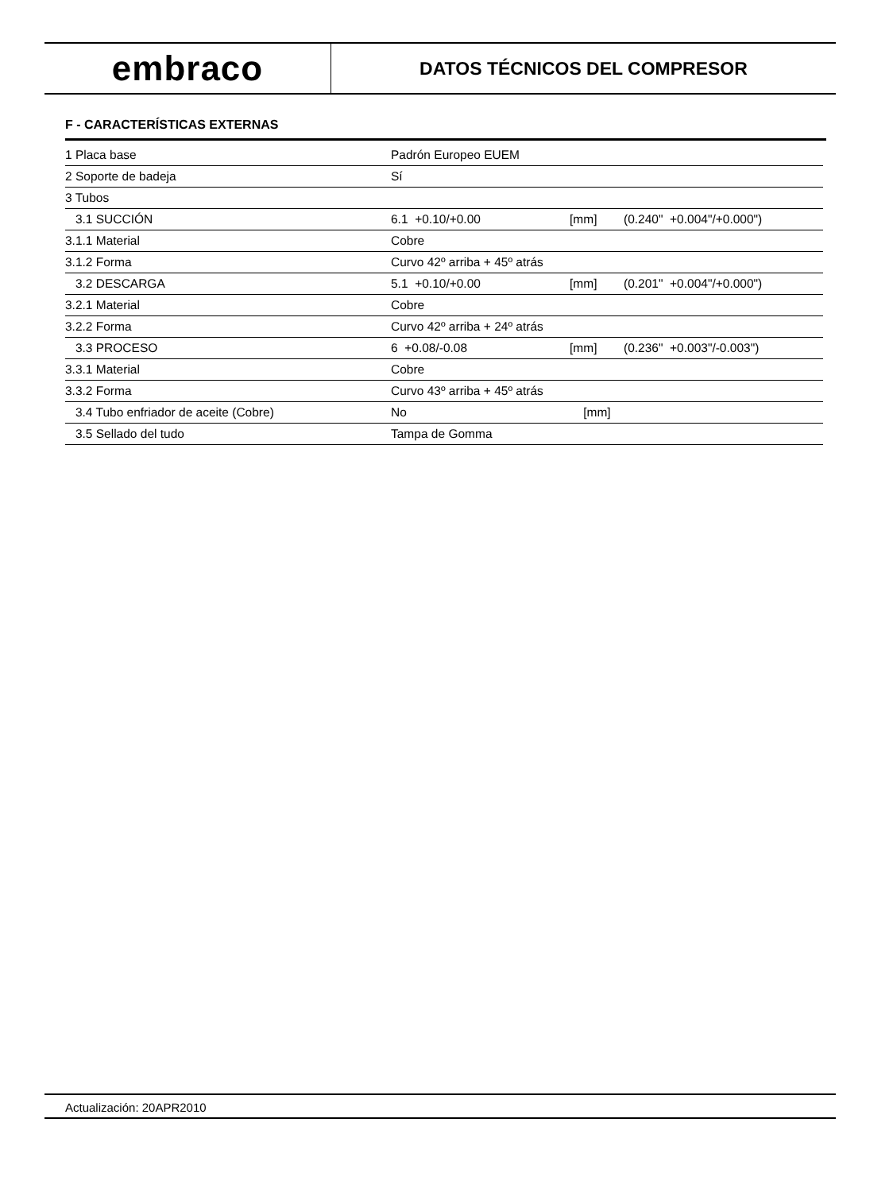embraco
DATOS TÉCNICOS DEL COMPRESOR
F - CARACTERÍSTICAS EXTERNAS
| 1 Placa base | Padrón Europeo EUEM | | |
| 2 Soporte de badeja | Sí | | |
| 3 Tubos | | | |
| 3.1 SUCCIÓN | 6.1 +0.10/+0.00 | [mm] | (0.240" +0.004"/+0.000") |
| 3.1.1 Material | Cobre | | |
| 3.1.2 Forma | Curvo 42º arriba + 45º atrás | | |
| 3.2 DESCARGA | 5.1 +0.10/+0.00 | [mm] | (0.201" +0.004"/+0.000") |
| 3.2.1 Material | Cobre | | |
| 3.2.2 Forma | Curvo 42º arriba + 24º atrás | | |
| 3.3 PROCESO | 6 +0.08/-0.08 | [mm] | (0.236" +0.003"/-0.003") |
| 3.3.1 Material | Cobre | | |
| 3.3.2 Forma | Curvo 43º arriba + 45º atrás | | |
| 3.4 Tubo enfriador de aceite (Cobre) | No | [mm] | |
| 3.5 Sellado del tudo | Tampa de Gomma | | |
Actualización: 20APR2010